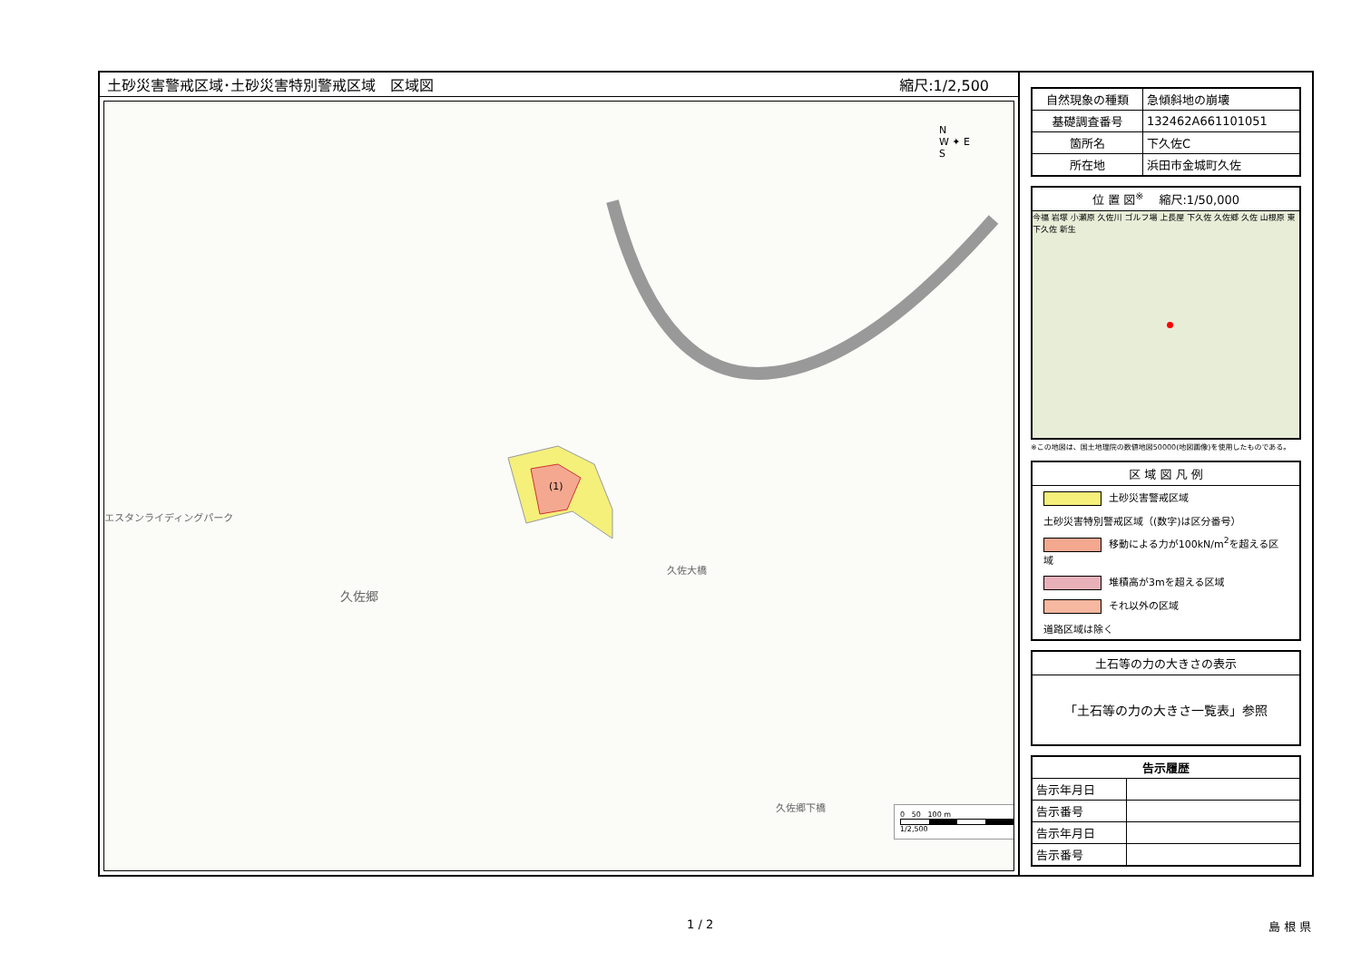土砂災害警戒区域･土砂災害特別警戒区域　区域図 縮尺:1/2,500
(1)
久佐郷
エスタンライディングパーク
久佐大橋
久佐郷下橋
N
W ✦ E
S
0 50 100 m
1/2,500
| 自然現象の種類 | 急傾斜地の崩壊 |
| 基礎調査番号 | 132462A661101051 |
| 箇所名 | 下久佐C |
| 所在地 | 浜田市金城町久佐 |
位 置 図<sup>※</sup> 　縮尺:1/50,000
今福 岩塚 小瀬原 久佐川 ゴルフ場 上長屋 下久佐 久佐郷 久佐 山根原 東下久佐 新生
※この地図は、国土地理院の数値地図50000(地図画像)を使用したものである。
区 域 図 凡 例
土砂災害警戒区域
土砂災害特別警戒区域（(数字)は区分番号）
移動による力が100kN/m<sup>2</sup>を超える区域
堆積高が3mを超える区域
それ以外の区域
道路区域は除く
土石等の力の大きさの表示
「土石等の力の大きさ一覧表」参照
| 告示履歴 | |
| --- | --- |
| 告示年月日 | |
| 告示番号 | |
| 告示年月日 | |
| 告示番号 | |
1 / 2 島 根 県